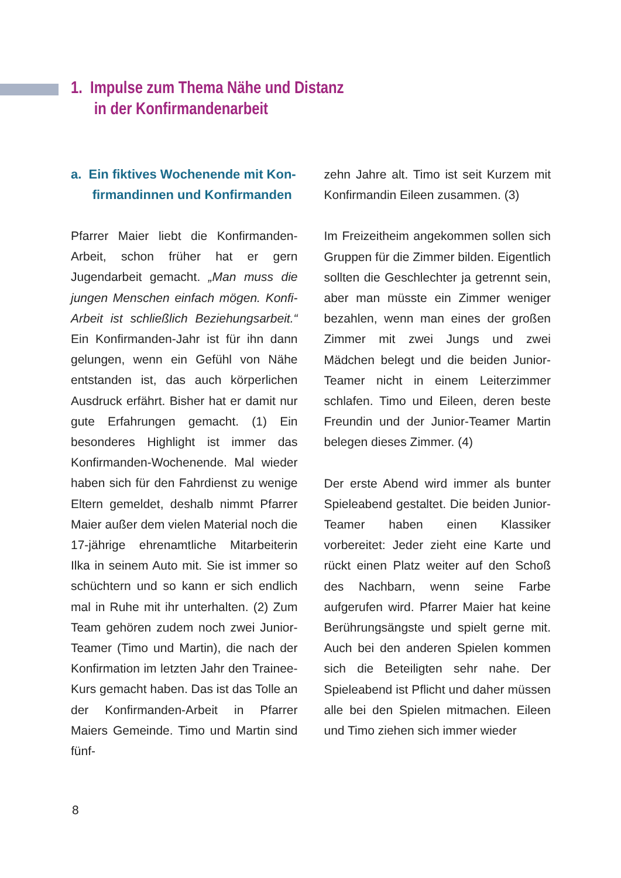1. Impulse zum Thema Nähe und Distanz
in der Konfirmandenarbeit
a. Ein fiktives Wochenende mit Kon-
firmandinnen und Konfirmanden
Pfarrer Maier liebt die Konfirmanden-Arbeit, schon früher hat er gern Jugendarbeit gemacht. „Man muss die jungen Menschen einfach mögen. Konfi-Arbeit ist schließlich Beziehungsarbeit.“ Ein Konfirmanden-Jahr ist für ihn dann gelungen, wenn ein Gefühl von Nähe entstanden ist, das auch körperlichen Ausdruck erfährt. Bisher hat er damit nur gute Erfahrungen gemacht. (1) Ein besonderes Highlight ist immer das Konfirmanden-Wochenende. Mal wieder haben sich für den Fahrdienst zu wenige Eltern gemeldet, deshalb nimmt Pfarrer Maier außer dem vielen Material noch die 17-jährige ehrenamtliche Mitarbeiterin Ilka in seinem Auto mit. Sie ist immer so schüchtern und so kann er sich endlich mal in Ruhe mit ihr unterhalten. (2) Zum Team gehören zudem noch zwei Junior-Teamer (Timo und Martin), die nach der Konfirmation im letzten Jahr den Trainee-Kurs gemacht haben. Das ist das Tolle an der Konfirmanden-Arbeit in Pfarrer Maiers Gemeinde. Timo und Martin sind fünf-
zehn Jahre alt. Timo ist seit Kurzem mit Konfirmandin Eileen zusammen. (3)
Im Freizeitheim angekommen sollen sich Gruppen für die Zimmer bilden. Eigentlich sollten die Geschlechter ja getrennt sein, aber man müsste ein Zimmer weniger bezahlen, wenn man eines der großen Zimmer mit zwei Jungs und zwei Mädchen belegt und die beiden Junior-Teamer nicht in einem Leiterzimmer schlafen. Timo und Eileen, deren beste Freundin und der Junior-Teamer Martin belegen dieses Zimmer. (4)
Der erste Abend wird immer als bunter Spieleabend gestaltet. Die beiden Junior-Teamer haben einen Klassiker vorbereitet: Jeder zieht eine Karte und rückt einen Platz weiter auf den Schoß des Nachbarn, wenn seine Farbe aufgerufen wird. Pfarrer Maier hat keine Berührungsängste und spielt gerne mit. Auch bei den anderen Spielen kommen sich die Beteiligten sehr nahe. Der Spieleabend ist Pflicht und daher müssen alle bei den Spielen mitmachen. Eileen und Timo ziehen sich immer wieder
8